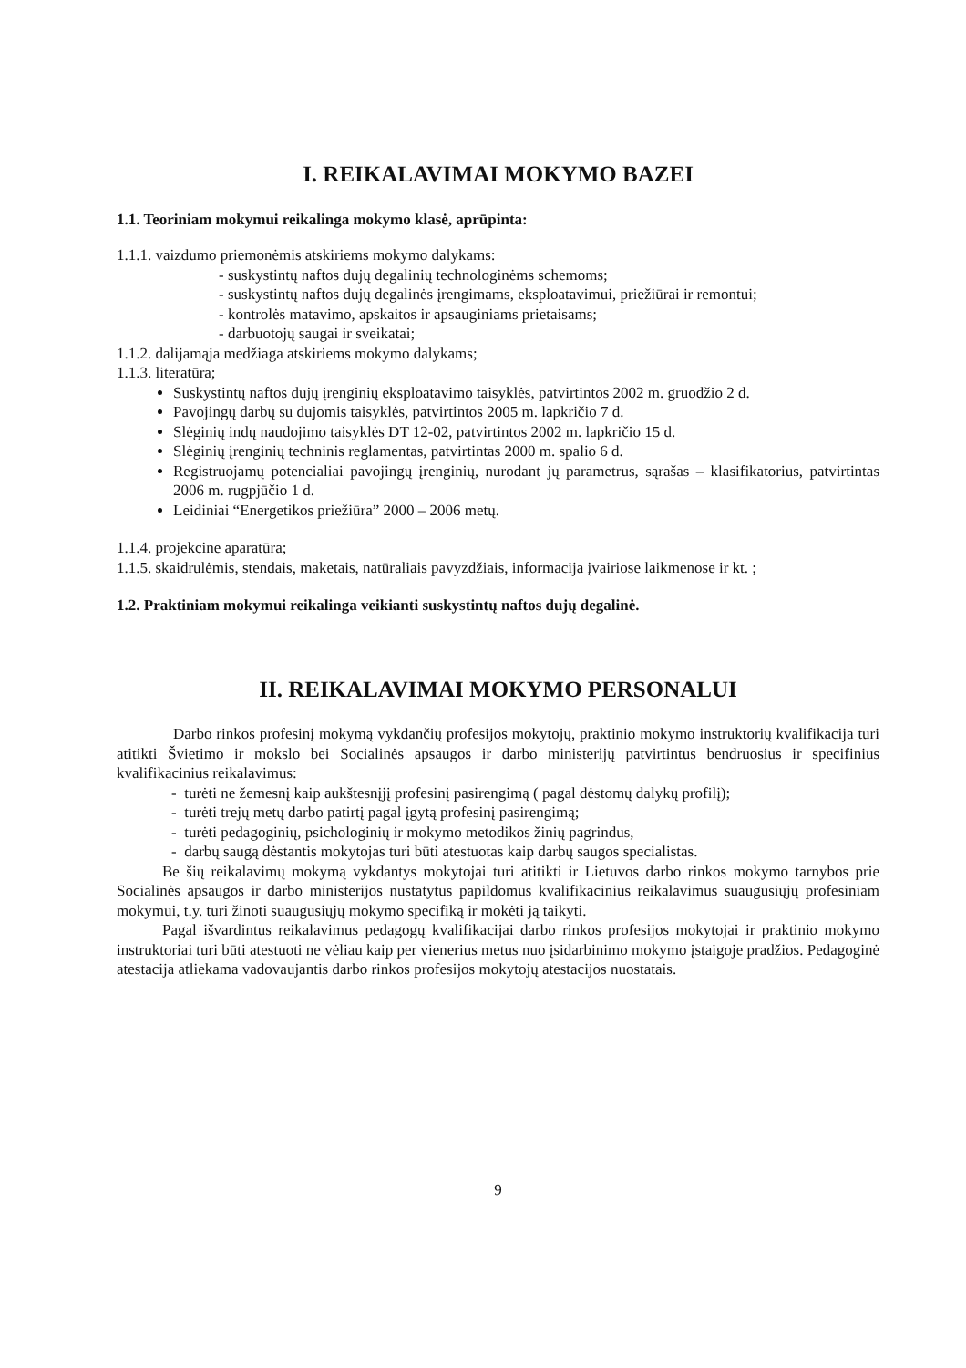I. REIKALAVIMAI MOKYMO BAZEI
1.1. Teoriniam mokymui reikalinga mokymo klasė, aprūpinta:
1.1.1. vaizdumo priemonėmis atskiriems mokymo dalykams:
- suskystintų naftos dujų degalinių technologinėms schemoms;
- suskystintų naftos dujų degalinės įrengimams, eksploatavimui, priežiūrai ir remontui;
- kontrolės matavimo, apskaitos ir apsauginiams prietaisams;
- darbuotojų saugai ir sveikatai;
1.1.2. dalijamąja medžiaga atskiriems mokymo dalykams;
1.1.3. literatūra;
Suskystintų naftos dujų įrenginių eksploatavimo taisyklės, patvirtintos 2002 m. gruodžio 2 d.
Pavojingų darbų su dujomis taisyklės, patvirtintos 2005 m. lapkričio 7 d.
Slėginių indų naudojimo taisyklės DT 12-02, patvirtintos 2002 m. lapkričio 15 d.
Slėginių įrenginių techninis reglamentas, patvirtintas 2000 m. spalio 6 d.
Registruojamų potencialiai pavojingų įrenginių, nurodant jų parametrus, sąrašas – klasifikatorius, patvirtintas 2006 m. rugpjūčio 1 d.
Leidiniai “Energetikos priežiūra” 2000 – 2006 metų.
1.1.4. projekcine aparatūra;
1.1.5. skaidrulėmis, stendais, maketais, natūraliais pavyzdžiais, informacija įvairiose laikmenose ir kt. ;
1.2. Praktiniam mokymui reikalinga veikianti suskystintų naftos dujų degalinė.
II. REIKALAVIMAI MOKYMO PERSONALUI
Darbo rinkos profesinį mokymą vykdančių profesijos mokytojų, praktinio mokymo instruktorių kvalifikacija turi atitikti Švietimo ir mokslo bei Socialinės apsaugos ir darbo ministerijų patvirtintus bendruosius ir specifinius kvalifikacinius reikalavimus:
- turėti ne žemesnį kaip aukštesnįjį profesinį pasirengimą ( pagal dėstomų dalykų profilį);
- turėti trejų metų darbo patirtį pagal įgytą profesinį pasirengimą;
- turėti pedagoginių, psichologinių ir mokymo metodikos žinių pagrindus,
- darbų saugą dėstantis mokytojas turi būti atestuotas kaip darbų saugos specialistas.
Be šių reikalavimų mokymą vykdantys mokytojai turi atitikti ir Lietuvos darbo rinkos mokymo tarnybos prie Socialinės apsaugos ir darbo ministerijos nustatytus papildomus kvalifikacinius reikalavimus suaugusiųjų profesiniam mokymui, t.y. turi žinoti suaugusiųjų mokymo specifiką ir mokėti ją taikyti.
Pagal išvardintus reikalavimus pedagogų kvalifikacijai darbo rinkos profesijos mokytojai ir praktinio mokymo instruktoriai turi būti atestuoti ne vėliau kaip per vienerius metus nuo įsidarbinimo mokymo įstaigoje pradžios. Pedagoginė atestacija atliekama vadovaujantis darbo rinkos profesijos mokytojų atestacijos nuostatais.
9